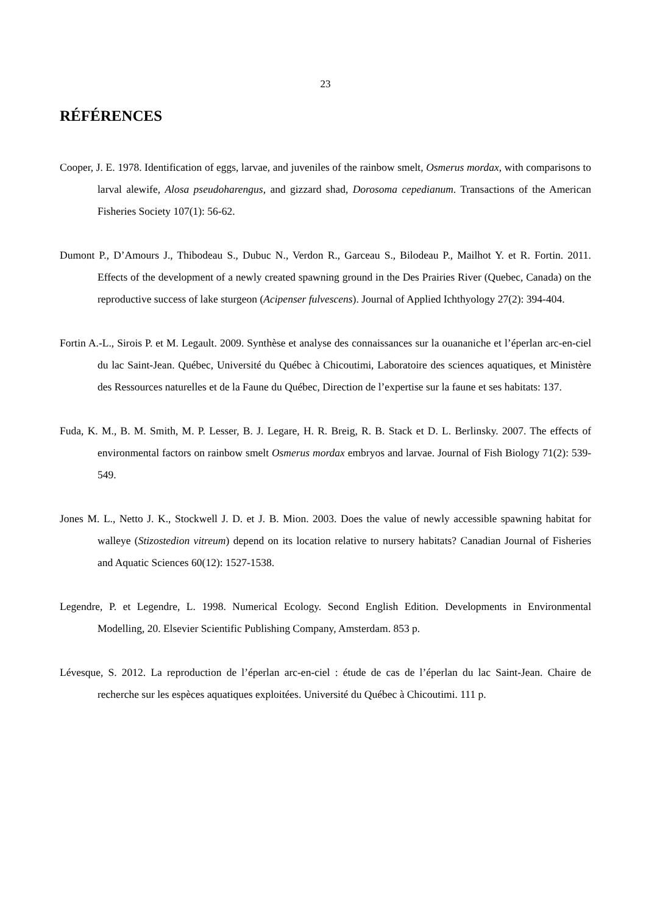23
RÉFÉRENCES
Cooper, J. E. 1978. Identification of eggs, larvae, and juveniles of the rainbow smelt, Osmerus mordax, with comparisons to larval alewife, Alosa pseudoharengus, and gizzard shad, Dorosoma cepedianum. Transactions of the American Fisheries Society 107(1): 56-62.
Dumont P., D’Amours J., Thibodeau S., Dubuc N., Verdon R., Garceau S., Bilodeau P., Mailhot Y. et R. Fortin. 2011. Effects of the development of a newly created spawning ground in the Des Prairies River (Quebec, Canada) on the reproductive success of lake sturgeon (Acipenser fulvescens). Journal of Applied Ichthyology 27(2): 394-404.
Fortin A.-L., Sirois P. et M. Legault. 2009. Synthèse et analyse des connaissances sur la ouananiche et l’éperlan arc-en-ciel du lac Saint-Jean. Québec, Université du Québec à Chicoutimi, Laboratoire des sciences aquatiques, et Ministère des Ressources naturelles et de la Faune du Québec, Direction de l’expertise sur la faune et ses habitats: 137.
Fuda, K. M., B. M. Smith, M. P. Lesser, B. J. Legare, H. R. Breig, R. B. Stack et D. L. Berlinsky. 2007. The effects of environmental factors on rainbow smelt Osmerus mordax embryos and larvae. Journal of Fish Biology 71(2): 539-549.
Jones M. L., Netto J. K., Stockwell J. D. et J. B. Mion. 2003. Does the value of newly accessible spawning habitat for walleye (Stizostedion vitreum) depend on its location relative to nursery habitats? Canadian Journal of Fisheries and Aquatic Sciences 60(12): 1527-1538.
Legendre, P. et Legendre, L. 1998. Numerical Ecology. Second English Edition. Developments in Environmental Modelling, 20. Elsevier Scientific Publishing Company, Amsterdam. 853 p.
Lévesque, S. 2012. La reproduction de l’éperlan arc-en-ciel : étude de cas de l’éperlan du lac Saint-Jean. Chaire de recherche sur les espèces aquatiques exploitées. Université du Québec à Chicoutimi. 111 p.